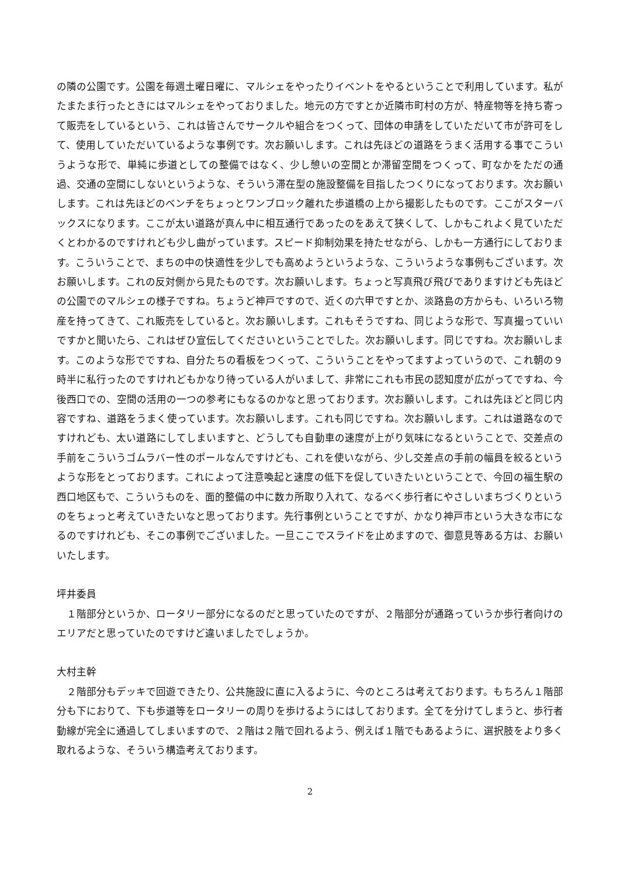の隣の公園です。公園を毎週土曜日曜に、マルシェをやったりイベントをやるということで利用しています。私がたまたま行ったときにはマルシェをやっておりました。地元の方ですとか近隣市町村の方が、特産物等を持ち寄って販売をしているという、これは皆さんでサークルや組合をつくって、団体の申請をしていただいて市が許可をして、使用していただいているような事例です。次お願いします。これは先ほどの道路をうまく活用する事でこういうような形で、単純に歩道としての整備ではなく、少し憩いの空間とか滞留空間をつくって、町なかをただの通過、交通の空間にしないというような、そういう滞在型の施設整備を目指したつくりになっております。次お願いします。これは先ほどのベンチをちょっとワンブロック離れた歩道橋の上から撮影したものです。ここがスターバックスになります。ここが太い道路が真ん中に相互通行であったのをあえて狭くして、しかもこれよく見ていただくとわかるのですけれども少し曲がっています。スピード抑制効果を持たせながら、しかも一方通行にしております。こういうことで、まちの中の快適性を少しでも高めようというような、こういうような事例もございます。次お願いします。これの反対側から見たものです。次お願いします。ちょっと写真飛び飛びでありますけども先ほどの公園でのマルシェの様子ですね。ちょうど神戸ですので、近くの六甲ですとか、淡路島の方からも、いろいろ物産を持ってきて、これ販売をしていると。次お願いします。これもそうですね、同じような形で、写真撮っていいですかと聞いたら、これはぜひ宣伝してくださいということでした。次お願いします。同じですね。次お願いします。このような形でですね、自分たちの看板をつくって、こういうことをやってますよっていうので、これ朝の９時半に私行ったのですけれどもかなり待っている人がいまして、非常にこれも市民の認知度が広がってですね、今後西口での、空間の活用の一つの参考にもなるのかなと思っております。次お願いします。これは先ほどと同じ内容ですね、道路をうまく使っています。次お願いします。これも同じですね。次お願いします。これは道路なのですけれども、太い道路にしてしまいますと、どうしても自動車の速度が上がり気味になるということで、交差点の手前をこういうゴムラバー性のポールなんですけども、これを使いながら、少し交差点の手前の幅員を絞るというような形をとっております。これによって注意喚起と速度の低下を促していきたいということで、今回の福生駅の西口地区もで、こういうものを、面的整備の中に数カ所取り入れて、なるべく歩行者にやさしいまちづくりというのをちょっと考えていきたいなと思っております。先行事例ということですが、かなり神戸市という大きな市になるのですけれども、そこの事例でございました。一旦ここでスライドを止めますので、御意見等ある方は、お願いいたします。
坪井委員
１階部分というか、ロータリー部分になるのだと思っていたのですが、２階部分が通路っていうか歩行者向けのエリアだと思っていたのですけど違いましたでしょうか。
大村主幹
２階部分もデッキで回遊できたり、公共施設に直に入るように、今のところは考えております。もちろん１階部分も下におりて、下も歩道等をロータリーの周りを歩けるようにはしております。全てを分けてしまうと、歩行者動線が完全に通過してしまいますので、２階は２階で回れるよう、例えば１階でもあるように、選択肢をより多く取れるような、そういう構造考えております。
2